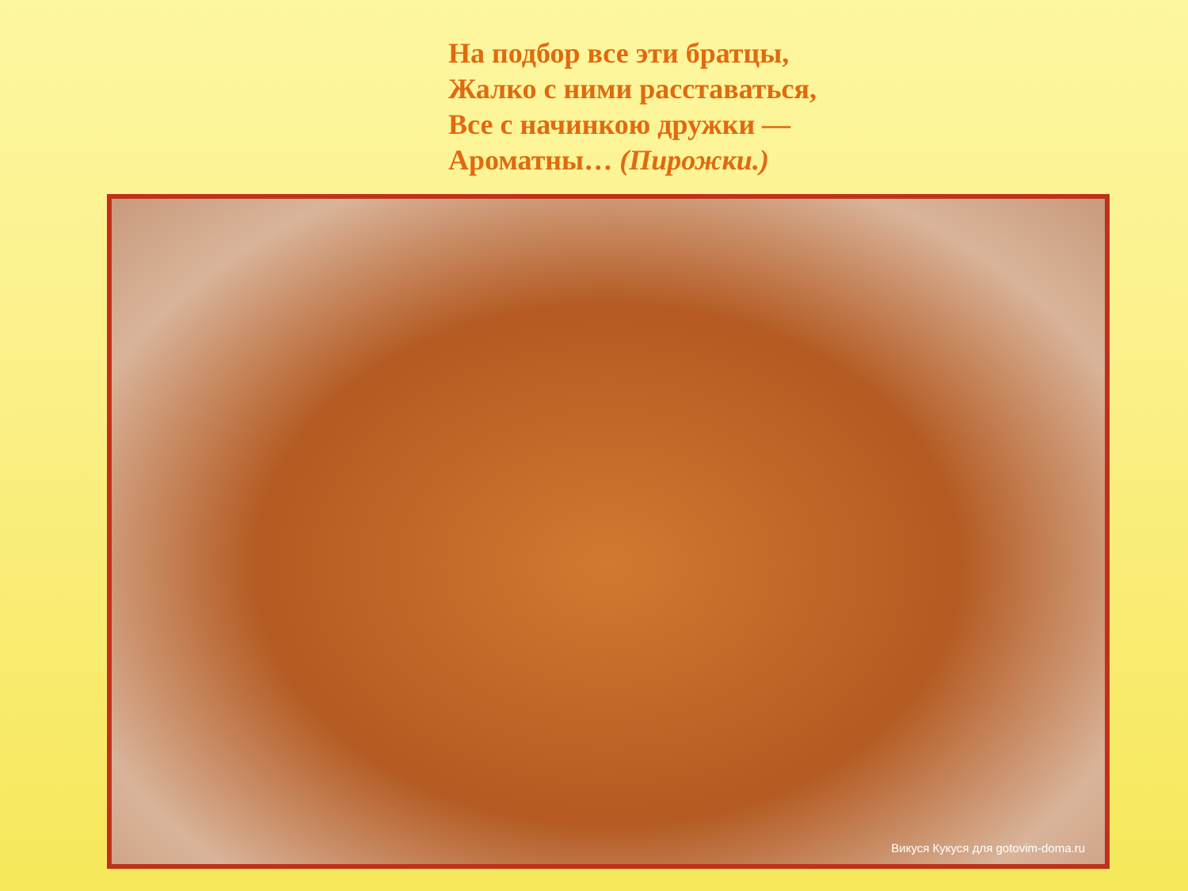На подбор все эти братцы,
Жалко с ними расставаться,
Все с начинкою дружки —
Ароматны… (Пирожки.)
Викуся Кукуся для gotovim-doma.ru